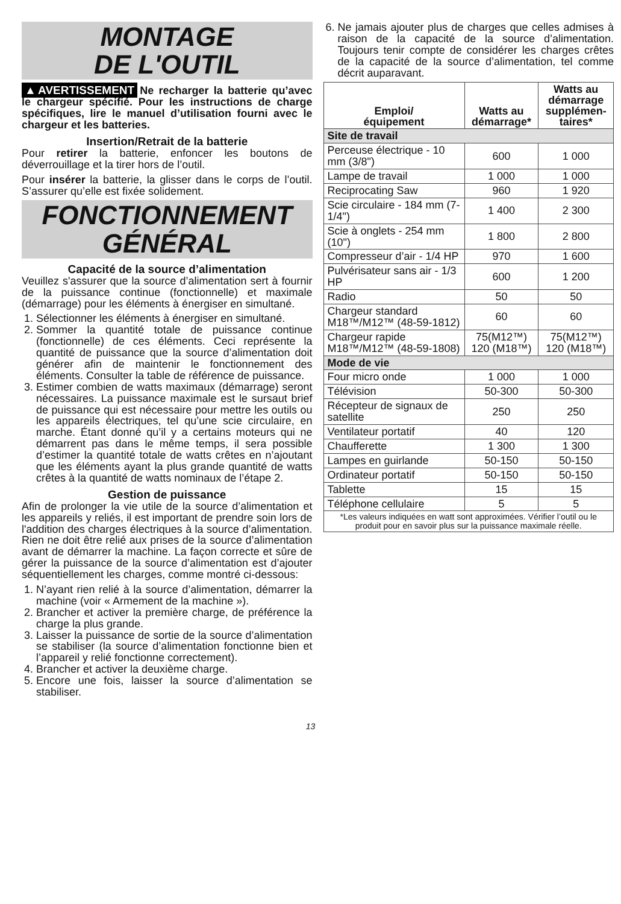MONTAGE
DE L'OUTIL
▲AVERTISSEMENT Ne recharger la batterie qu’avec le chargeur spécifié. Pour les instructions de charge spécifiques, lire le manuel d’utilisation fourni avec le chargeur et les batteries.
Insertion/Retrait de la batterie
Pour retirer la batterie, enfoncer les boutons de déverrouillage et la tirer hors de l’outil.
Pour insérer la batterie, la glisser dans le corps de l’outil. S’assurer qu’elle est fixée solidement.
FONCTIONNEMENT
GÉNÉRAL
Capacité de la source d’alimentation
Veuillez s'assurer que la source d’alimentation sert à fournir de la puissance continue (fonctionnelle) et maximale (démarrage) pour les éléments à énergiser en simultané.
1. Sélectionner les éléments à énergiser en simultané.
2. Sommer la quantité totale de puissance continue (fonctionnelle) de ces éléments. Ceci représente la quantité de puissance que la source d’alimentation doit générer afin de maintenir le fonctionnement des éléments. Consulter la table de référence de puissance.
3. Estimer combien de watts maximaux (démarrage) seront nécessaires. La puissance maximale est le sursaut brief de puissance qui est nécessaire pour mettre les outils ou les appareils électriques, tel qu’une scie circulaire, en marche. Étant donné qu’il y a certains moteurs qui ne démarrent pas dans le même temps, il sera possible d’estimer la quantité totale de watts crêtes en n’ajoutant que les éléments ayant la plus grande quantité de watts crêtes à la quantité de watts nominaux de l’étape 2.
Gestion de puissance
Afin de prolonger la vie utile de la source d’alimentation et les appareils y reliés, il est important de prendre soin lors de l'addition des charges électriques à la source d’alimentation. Rien ne doit être relié aux prises de la source d’alimentation avant de démarrer la machine. La façon correcte et sûre de gérer la puissance de la source d’alimentation est d’ajouter séquentiellement les charges, comme montré ci-dessous:
1. N’ayant rien relié à la source d’alimentation, démarrer la machine (voir « Armement de la machine »).
2. Brancher et activer la première charge, de préférence la charge la plus grande.
3. Laisser la puissance de sortie de la source d’alimentation se stabiliser (la source d’alimentation fonctionne bien et l’appareil y relié fonctionne correctement).
4. Brancher et activer la deuxième charge.
5. Encore une fois, laisser la source d’alimentation se stabiliser.
6. Ne jamais ajouter plus de charges que celles admises à raison de la capacité de la source d’alimentation. Toujours tenir compte de considérer les charges crêtes de la capacité de la source d’alimentation, tel comme décrit auparavant.
| Emploi/ équipement | Watts au démarrage* | Watts au démarrage supplémen- taires* |
| --- | --- | --- |
| Site de travail | | |
| Perceuse électrique - 10 mm (3/8") | 600 | 1 000 |
| Lampe de travail | 1 000 | 1 000 |
| Reciprocating Saw | 960 | 1 920 |
| Scie circulaire - 184 mm (7-1/4") | 1 400 | 2 300 |
| Scie à onglets - 254 mm (10") | 1 800 | 2 800 |
| Compresseur d’air - 1/4 HP | 970 | 1 600 |
| Pulvérisateur sans air - 1/3 HP | 600 | 1 200 |
| Radio | 50 | 50 |
| Chargeur standard M18™/M12™ (48-59-1812) | 60 | 60 |
| Chargeur rapide M18™/M12™ (48-59-1808) | 75(M12™) 120 (M18™) | 75(M12™) 120 (M18™) |
| Mode de vie | | |
| Four micro onde | 1 000 | 1 000 |
| Télévision | 50-300 | 50-300 |
| Récepteur de signaux de satellite | 250 | 250 |
| Ventilateur portatif | 40 | 120 |
| Chaufferette | 1 300 | 1 300 |
| Lampes en guirlande | 50-150 | 50-150 |
| Ordinateur portatif | 50-150 | 50-150 |
| Tablette | 15 | 15 |
| Téléphone cellulaire | 5 | 5 |
| *Les valeurs indiquées en watt sont approximées. Vérifier l’outil ou le produit pour en savoir plus sur la puissance maximale réelle. | | |
13